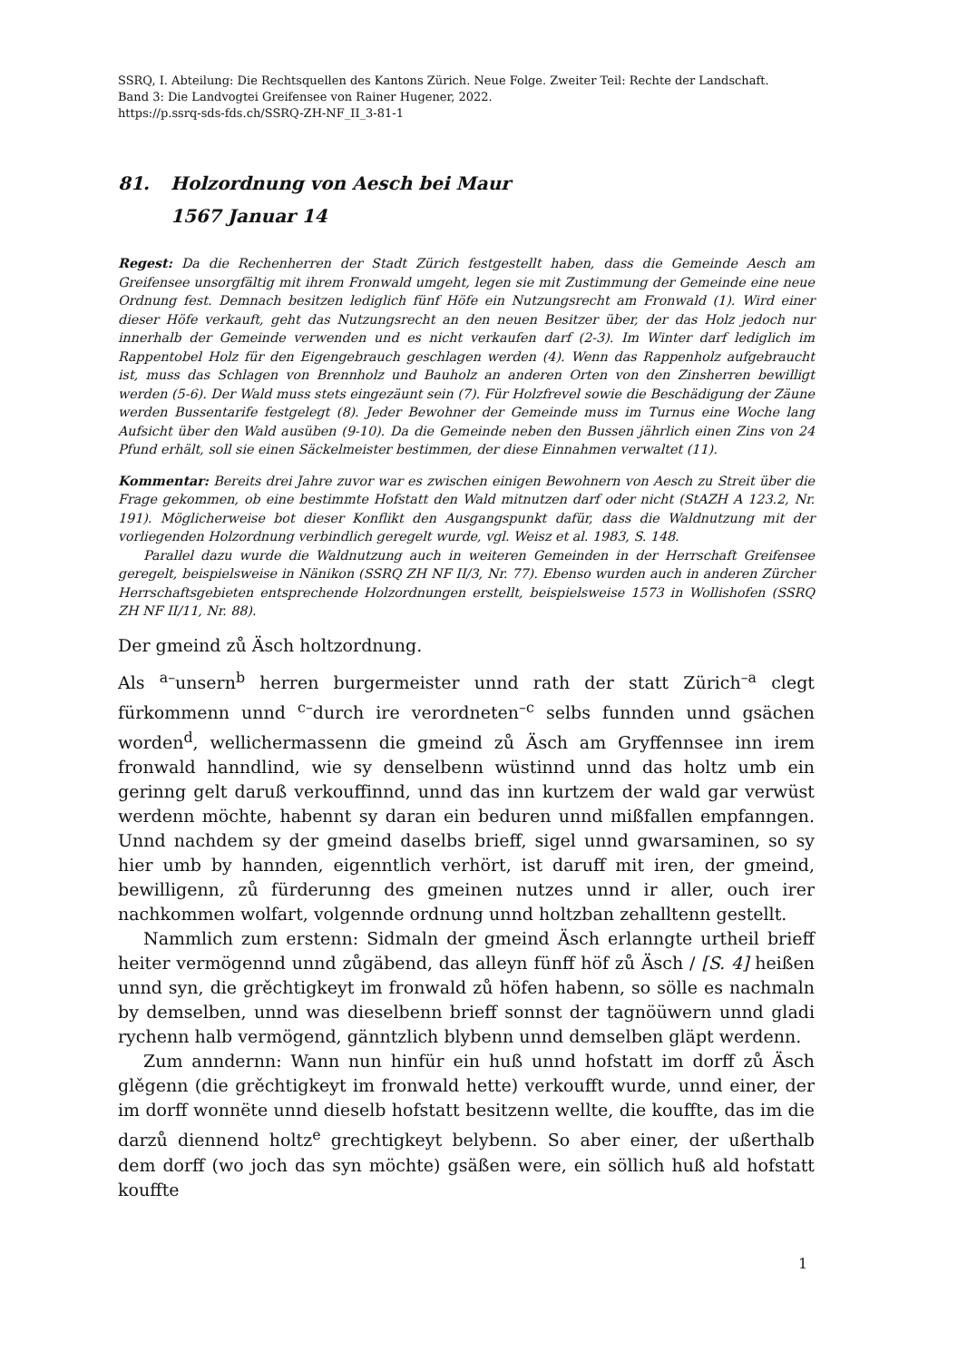SSRQ, I. Abteilung: Die Rechtsquellen des Kantons Zürich. Neue Folge. Zweiter Teil: Rechte der Landschaft.
Band 3: Die Landvogtei Greifensee von Rainer Hugener, 2022.
https://p.ssrq-sds-fds.ch/SSRQ-ZH-NF_II_3-81-1
81. Holzordnung von Aesch bei Maur
1567 Januar 14
Regest: Da die Rechenherren der Stadt Zürich festgestellt haben, dass die Gemeinde Aesch am Greifensee unsorgfältig mit ihrem Fronwald umgeht, legen sie mit Zustimmung der Gemeinde eine neue Ordnung fest. Demnach besitzen lediglich fünf Höfe ein Nutzungsrecht am Fronwald (1). Wird einer dieser Höfe verkauft, geht das Nutzungsrecht an den neuen Besitzer über, der das Holz jedoch nur innerhalb der Gemeinde verwenden und es nicht verkaufen darf (2-3). Im Winter darf lediglich im Rappentobel Holz für den Eigengebrauch geschlagen werden (4). Wenn das Rappenholz aufgebraucht ist, muss das Schlagen von Brennholz und Bauholz an anderen Orten von den Zinsherren bewilligt werden (5-6). Der Wald muss stets eingezäunt sein (7). Für Holzfrevel sowie die Beschädigung der Zäune werden Bussentarife festgelegt (8). Jeder Bewohner der Gemeinde muss im Turnus eine Woche lang Aufsicht über den Wald ausüben (9-10). Da die Gemeinde neben den Bussen jährlich einen Zins von 24 Pfund erhält, soll sie einen Säckelmeister bestimmen, der diese Einnahmen verwaltet (11).
Kommentar: Bereits drei Jahre zuvor war es zwischen einigen Bewohnern von Aesch zu Streit über die Frage gekommen, ob eine bestimmte Hofstatt den Wald mitnutzen darf oder nicht (StAZH A 123.2, Nr. 191). Möglicherweise bot dieser Konflikt den Ausgangspunkt dafür, dass die Waldnutzung mit der vorliegenden Holzordnung verbindlich geregelt wurde, vgl. Weisz et al. 1983, S. 148.
Parallel dazu wurde die Waldnutzung auch in weiteren Gemeinden in der Herrschaft Greifensee geregelt, beispielsweise in Nänikon (SSRQ ZH NF II/3, Nr. 77). Ebenso wurden auch in anderen Zürcher Herrschaftsgebieten entsprechende Holzordnungen erstellt, beispielsweise 1573 in Wollishofen (SSRQ ZH NF II/11, Nr. 88).
Der gmeind zů Äsch holtzordnung.
Als <sup>a–</sup>unsern<sup>b</sup> herren burgermeister unnd rath der statt Zürich<sup>–a</sup> clegt fürkommenn unnd <sup>c–</sup>durch ire verordneten<sup>–c</sup> selbs funnden unnd gsächen worden<sup>d</sup>, wellichermassenn die gmeind zů Äsch am Gryffennsee inn irem fronwald hanndlind, wie sy denselbenn wüstinnd unnd das holtz umb ein gerinng gelt daruß verkouffinnd, unnd das inn kurtzem der wald gar verwüst werdenn möchte, habennt sy daran ein beduren unnd mißfallen empfanngen. Unnd nachdem sy der gmeind daselbs brieff, sigel unnd gwarsaminen, so sy hier umb by hannden, eigenntlich verhört, ist daruff mit iren, der gmeind, bewilligenn, zů fürderunng des gmeinen nutzes unnd ir aller, ouch irer nachkommen wolfart, volgennde ordnung unnd holtzban zehalltenn gestellt.
Nammlich zum erstenn: Sidmaln der gmeind Äsch erlanngte urtheil brieff heiter vermögennd unnd zůgäbend, das alleyn fünff höf zů Äsch / [S. 4] heißen unnd syn, die grěchtigkeyt im fronwald zů höfen habenn, so sölle es nachmaln by demselben, unnd was dieselbenn brieff sonnst der tagnöüwern unnd gladi rychenn halb vermögend, gänntzlich blybenn unnd demselben gläpt werdenn.
Zum anndernn: Wann nun hinfür ein huß unnd hofstatt im dorff zů Äsch glěgenn (die grěchtigkeyt im fronwald hette) verkoufft wurde, unnd einer, der im dorff wonnëte unnd dieselb hofstatt besitzenn wellte, die kouffte, das im die darzů diennend holtz<sup>e</sup> grechtigkeyt belybenn. So aber einer, der ußerthalb dem dorff (wo joch das syn möchte) gsäßen were, ein söllich huß ald hofstatt kouffte
1